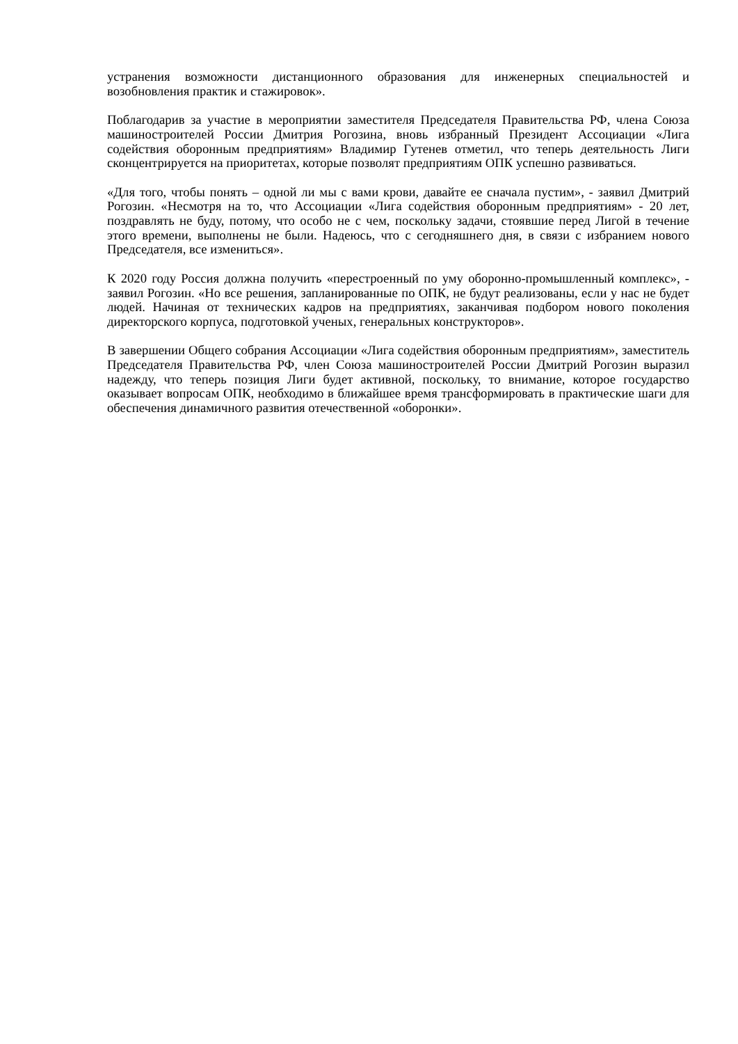устранения возможности дистанционного образования для инженерных специальностей и возобновления практик и стажировок».
Поблагодарив за участие в мероприятии заместителя Председателя Правительства РФ, члена Союза машиностроителей России Дмитрия Рогозина, вновь избранный Президент Ассоциации «Лига содействия оборонным предприятиям» Владимир Гутенев отметил, что теперь деятельность Лиги сконцентрируется на приоритетах, которые позволят предприятиям ОПК успешно развиваться.
«Для того, чтобы понять – одной ли мы с вами крови, давайте ее сначала пустим», - заявил Дмитрий Рогозин. «Несмотря на то, что Ассоциации «Лига содействия оборонным предприятиям» - 20 лет, поздравлять не буду, потому, что особо не с чем, поскольку задачи, стоявшие перед Лигой в течение этого времени, выполнены не были. Надеюсь, что с сегодняшнего дня, в связи с избранием нового Председателя, все измениться».
К 2020 году Россия должна получить «перестроенный по уму оборонно-промышленный комплекс», - заявил Рогозин. «Но все решения, запланированные по ОПК, не будут реализованы, если у нас не будет людей. Начиная от технических кадров на предприятиях, заканчивая подбором нового поколения директорского корпуса, подготовкой ученых, генеральных конструкторов».
В завершении Общего собрания Ассоциации «Лига содействия оборонным предприятиям», заместитель Председателя Правительства РФ, член Союза машиностроителей России Дмитрий Рогозин выразил надежду, что теперь позиция Лиги будет активной, поскольку, то внимание, которое государство оказывает вопросам ОПК, необходимо в ближайшее время трансформировать в практические шаги для обеспечения динамичного развития отечественной «оборонки».